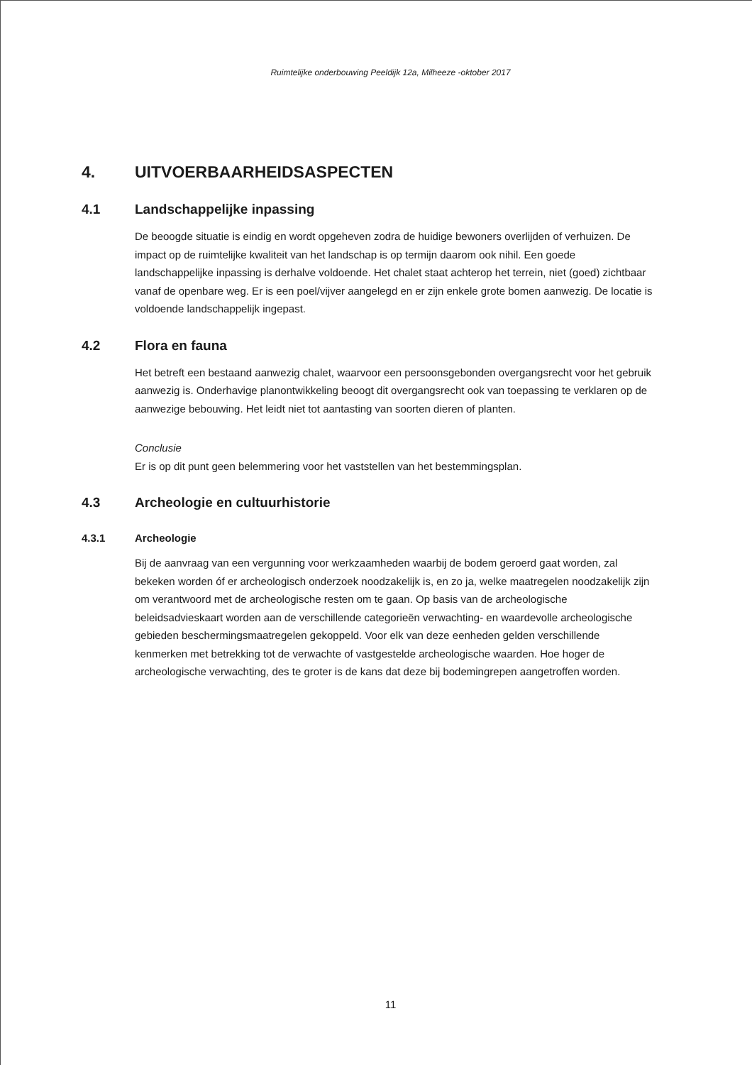Ruimtelijke onderbouwing Peeldijk 12a, Milheeze -oktober 2017
4. UITVOERBAARHEIDSASPECTEN
4.1 Landschappelijke inpassing
De beoogde situatie is eindig en wordt opgeheven zodra de huidige bewoners overlijden of verhuizen. De impact op de ruimtelijke kwaliteit van het landschap is op termijn daarom ook nihil. Een goede landschappelijke inpassing is derhalve voldoende. Het chalet staat achterop het terrein, niet (goed) zichtbaar vanaf de openbare weg. Er is een poel/vijver aangelegd en er zijn enkele grote bomen aanwezig. De locatie is voldoende landschappelijk ingepast.
4.2 Flora en fauna
Het betreft een bestaand aanwezig chalet, waarvoor een persoonsgebonden overgangsrecht voor het gebruik aanwezig is. Onderhavige planontwikkeling beoogt dit overgangsrecht ook van toepassing te verklaren op de aanwezige bebouwing. Het leidt niet tot aantasting van soorten dieren of planten.
Conclusie
Er is op dit punt geen belemmering voor het vaststellen van het bestemmingsplan.
4.3 Archeologie en cultuurhistorie
4.3.1 Archeologie
Bij de aanvraag van een vergunning voor werkzaamheden waarbij de bodem geroerd gaat worden, zal bekeken worden óf er archeologisch onderzoek noodzakelijk is, en zo ja, welke maatregelen noodzakelijk zijn om verantwoord met de archeologische resten om te gaan. Op basis van de archeologische beleidsadvieskaart worden aan de verschillende categorieën verwachting- en waardevolle archeologische gebieden beschermingsmaatregelen gekoppeld. Voor elk van deze eenheden gelden verschillende kenmerken met betrekking tot de verwachte of vastgestelde archeologische waarden. Hoe hoger de archeologische verwachting, des te groter is de kans dat deze bij bodemingrepen aangetroffen worden.
11